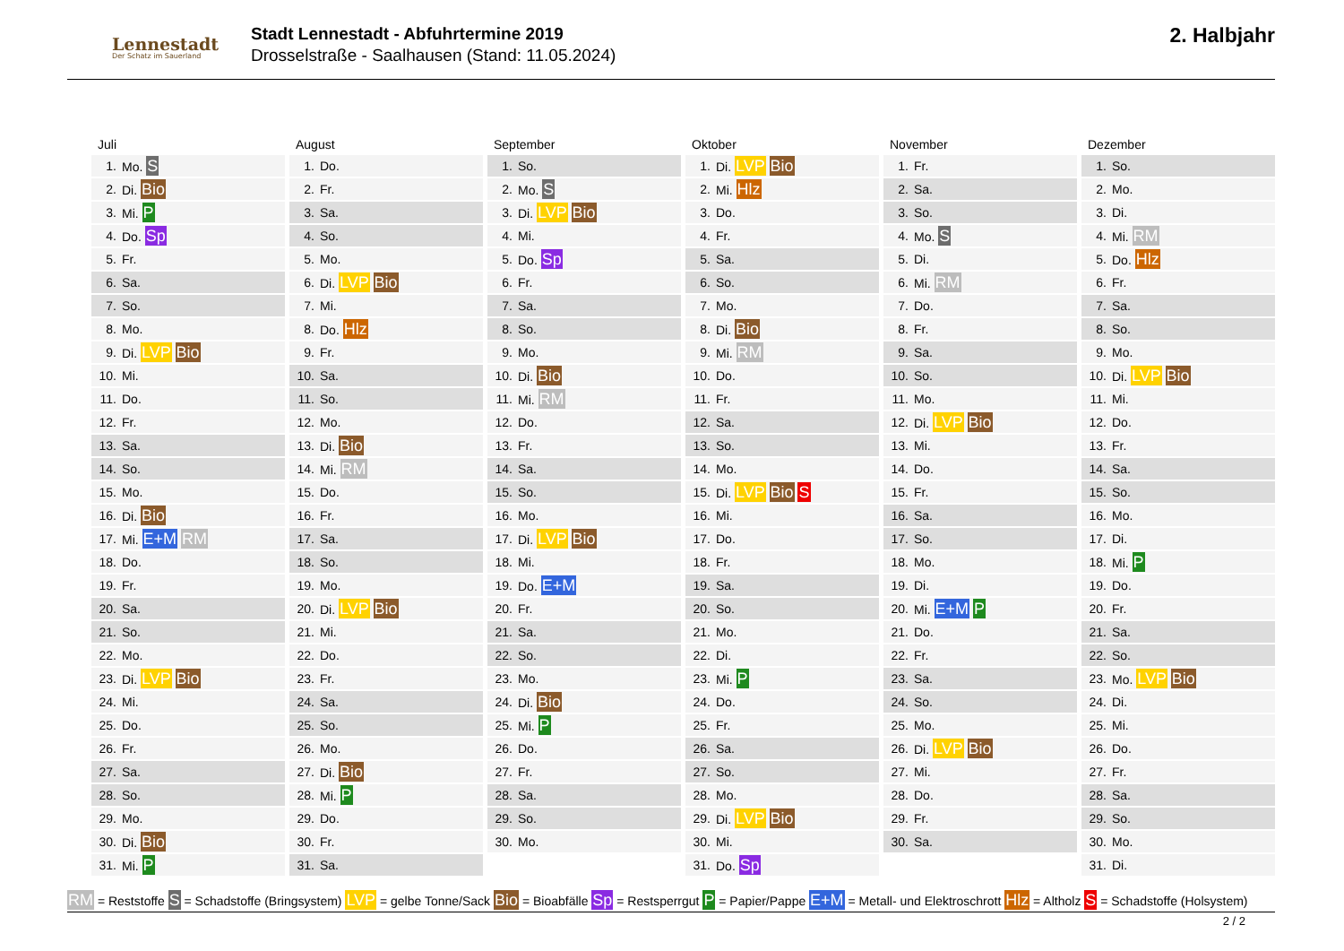Lennestadt
Der Schatz im Sauerland
Stadt Lennestadt - Abfuhrtermine 2019
Drosselstraße - Saalhausen (Stand: 11.05.2024)
2. Halbjahr
Juli
| 1. | Mo. S |
| 2. | Di. Bio |
| 3. | Mi. P |
| 4. | Do. Sp |
| 5. | Fr. |
| 6. | Sa. |
| 7. | So. |
| 8. | Mo. |
| 9. | Di. LVP Bio |
| 10. | Mi. |
| 11. | Do. |
| 12. | Fr. |
| 13. | Sa. |
| 14. | So. |
| 15. | Mo. |
| 16. | Di. Bio |
| 17. | Mi. E+M RM |
| 18. | Do. |
| 19. | Fr. |
| 20. | Sa. |
| 21. | So. |
| 22. | Mo. |
| 23. | Di. LVP Bio |
| 24. | Mi. |
| 25. | Do. |
| 26. | Fr. |
| 27. | Sa. |
| 28. | So. |
| 29. | Mo. |
| 30. | Di. Bio |
| 31. | Mi. P |
August
| 1. | Do. |
| 2. | Fr. |
| 3. | Sa. |
| 4. | So. |
| 5. | Mo. |
| 6. | Di. LVP Bio |
| 7. | Mi. |
| 8. | Do. Hlz |
| 9. | Fr. |
| 10. | Sa. |
| 11. | So. |
| 12. | Mo. |
| 13. | Di. Bio |
| 14. | Mi. RM |
| 15. | Do. |
| 16. | Fr. |
| 17. | Sa. |
| 18. | So. |
| 19. | Mo. |
| 20. | Di. LVP Bio |
| 21. | Mi. |
| 22. | Do. |
| 23. | Fr. |
| 24. | Sa. |
| 25. | So. |
| 26. | Mo. |
| 27. | Di. Bio |
| 28. | Mi. P |
| 29. | Do. |
| 30. | Fr. |
| 31. | Sa. |
September
| 1. | So. |
| 2. | Mo. S |
| 3. | Di. LVP Bio |
| 4. | Mi. |
| 5. | Do. Sp |
| 6. | Fr. |
| 7. | Sa. |
| 8. | So. |
| 9. | Mo. |
| 10. | Di. Bio |
| 11. | Mi. RM |
| 12. | Do. |
| 13. | Fr. |
| 14. | Sa. |
| 15. | So. |
| 16. | Mo. |
| 17. | Di. LVP Bio |
| 18. | Mi. |
| 19. | Do. E+M |
| 20. | Fr. |
| 21. | Sa. |
| 22. | So. |
| 23. | Mo. |
| 24. | Di. Bio |
| 25. | Mi. P |
| 26. | Do. |
| 27. | Fr. |
| 28. | Sa. |
| 29. | So. |
| 30. | Mo. |
Oktober
| 1. | Di. LVP Bio |
| 2. | Mi. Hlz |
| 3. | Do. |
| 4. | Fr. |
| 5. | Sa. |
| 6. | So. |
| 7. | Mo. |
| 8. | Di. Bio |
| 9. | Mi. RM |
| 10. | Do. |
| 11. | Fr. |
| 12. | Sa. |
| 13. | So. |
| 14. | Mo. |
| 15. | Di. LVP Bio S |
| 16. | Mi. |
| 17. | Do. |
| 18. | Fr. |
| 19. | Sa. |
| 20. | So. |
| 21. | Mo. |
| 22. | Di. |
| 23. | Mi. P |
| 24. | Do. |
| 25. | Fr. |
| 26. | Sa. |
| 27. | So. |
| 28. | Mo. |
| 29. | Di. LVP Bio |
| 30. | Mi. |
| 31. | Do. Sp |
November
| 1. | Fr. |
| 2. | Sa. |
| 3. | So. |
| 4. | Mo. S |
| 5. | Di. |
| 6. | Mi. RM |
| 7. | Do. |
| 8. | Fr. |
| 9. | Sa. |
| 10. | So. |
| 11. | Mo. |
| 12. | Di. LVP Bio |
| 13. | Mi. |
| 14. | Do. |
| 15. | Fr. |
| 16. | Sa. |
| 17. | So. |
| 18. | Mo. |
| 19. | Di. |
| 20. | Mi. E+M P |
| 21. | Do. |
| 22. | Fr. |
| 23. | Sa. |
| 24. | So. |
| 25. | Mo. |
| 26. | Di. LVP Bio |
| 27. | Mi. |
| 28. | Do. |
| 29. | Fr. |
| 30. | Sa. |
Dezember
| 1. | So. |
| 2. | Mo. |
| 3. | Di. |
| 4. | Mi. RM |
| 5. | Do. Hlz |
| 6. | Fr. |
| 7. | Sa. |
| 8. | So. |
| 9. | Mo. |
| 10. | Di. LVP Bio |
| 11. | Mi. |
| 12. | Do. |
| 13. | Fr. |
| 14. | Sa. |
| 15. | So. |
| 16. | Mo. |
| 17. | Di. |
| 18. | Mi. P |
| 19. | Do. |
| 20. | Fr. |
| 21. | Sa. |
| 22. | So. |
| 23. | Mo. LVP Bio |
| 24. | Di. |
| 25. | Mi. |
| 26. | Do. |
| 27. | Fr. |
| 28. | Sa. |
| 29. | So. |
| 30. | Mo. |
| 31. | Di. |
RM = Reststoffe S = Schadstoffe (Bringsystem) LVP = gelbe Tonne/Sack Bio = Bioabfälle Sp = Restsperrgut P = Papier/Pappe E+M = Metall- und Elektroschrott Hlz = Altholz S = Schadstoffe (Holsystem)
2 / 2